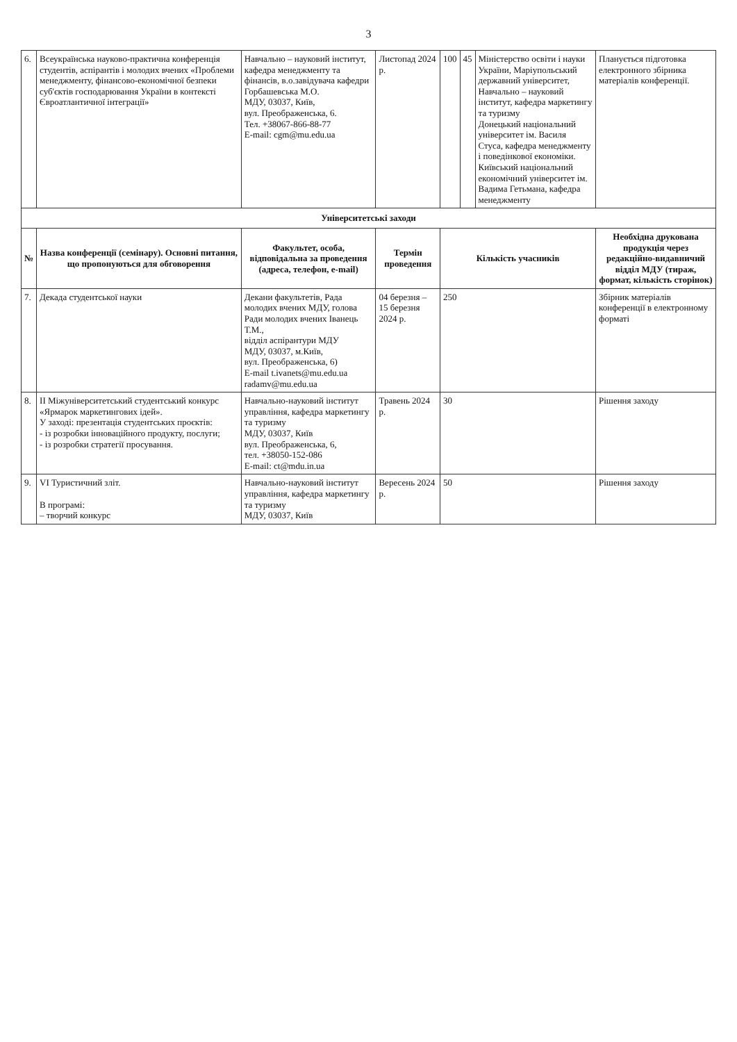3
| 6. | Всеукраїнська науково-практична конференція студентів, аспірантів і молодих вчених «Проблеми менеджменту, фінансово-економічної безпеки суб'єктів господарювання України в контексті Євроатлантичної інтеграції» | Навчально – науковий інститут, кафедра менеджменту та фінансів, в.о.завідувача кафедри Горбашевська М.О. МДУ, 03037, Київ, вул. Преображенська, 6. Тел. +38067-866-88-77 E-mail: cgm@mu.edu.ua | Листопад 2024 р. | 100 | 45 | Міністерство освіти і науки України, Маріупольський державний університет, Навчально – науковий інститут, кафедра маркетингу та туризму Донецький національний університет ім. Василя Стуса, кафедра менеджменту і поведінкової економіки. Київський національний економічний університет ім. Вадима Гетьмана, кафедра менеджменту | Планується підготовка електронного збірника матеріалів конференції. |
| Університетські заходи | | | | | | | |
| № | Назва конференції (семінару). Основні питання, що пропонуються для обговорення | Факультет, особа, відповідальна за проведення (адреса, телефон, e-mail) | Термін проведення | Кількість учасників | | | Необхідна друкована продукція через редакційно-видавничий відділ МДУ (тираж, формат, кількість сторінок) |
| 7. | Декада студентської науки | Декани факультетів, Рада молодих вчених МДУ, голова Ради молодих вчених Іванець Т.М., відділ аспірантури МДУ МДУ, 03037, м.Київ, вул. Преображенська, 6) E-mail t.ivanets@mu.edu.ua radamv@mu.edu.ua | 04 березня – 15 березня 2024 р. | 250 | | | Збірник матеріалів конференції в електронному форматі |
| 8. | ІІ Міжуніверситетський студентський конкурс «Ярмарок маркетингових ідей». У заході: презентація студентських проєктів: - із розробки інноваційного продукту, послуги; - із розробки стратегії просування. | Навчально-науковий інститут управління, кафедра маркетингу та туризму МДУ, 03037, Київ вул. Преображенська, 6, тел. +38050-152-086 E-mail: ct@mdu.in.ua | Травень 2024 р. | 30 | | | Рішення заходу |
| 9. | VI Туристичний зліт. В програмі: – творчий конкурс | Навчально-науковий інститут управління, кафедра маркетингу та туризму МДУ, 03037, Київ | Вересень 2024 р. | 50 | | | Рішення заходу |